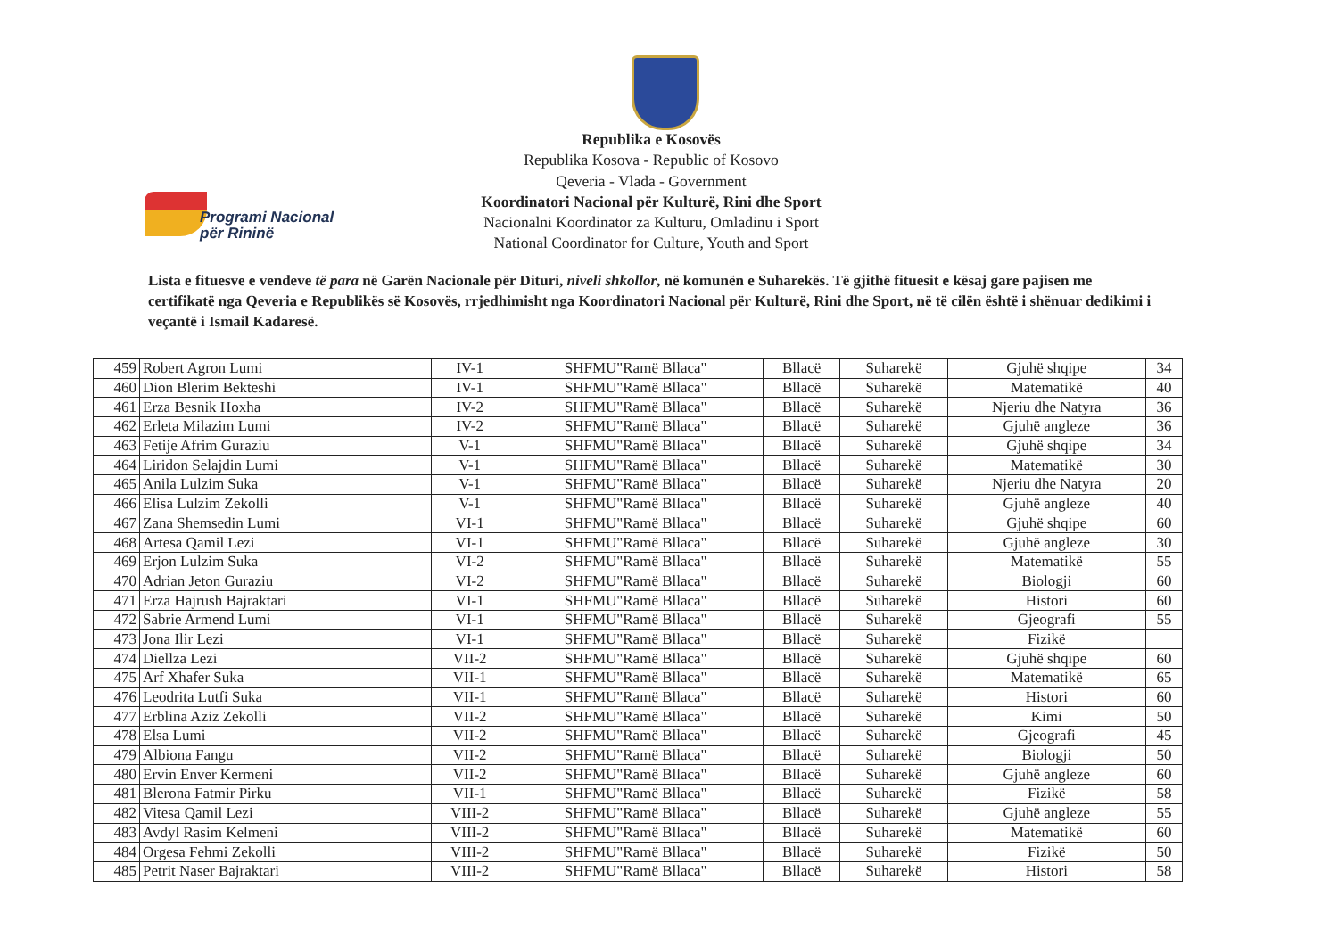Programi Nacional
për Rininë
Republika e Kosovës
Republika Kosova - Republic of Kosovo
Qeveria - Vlada - Government
Koordinatori Nacional për Kulturë, Rini dhe Sport
Nacionalni Koordinator za Kulturu, Omladinu i Sport
National Coordinator for Culture, Youth and Sport
Lista e fituesve e vendeve të para në Garën Nacionale për Dituri, niveli shkollor, në komunën e Suharekës. Të gjithë fituesit e kësaj gare pajisen me certifikatë nga Qeveria e Republikës së Kosovës, rrjedhimisht nga Koordinatori Nacional për Kulturë, Rini dhe Sport, në të cilën është i shënuar dedikimi i veçantë i Ismail Kadaresë.
| 459 | Robert Agron Lumi | IV-1 | SHFMU"Ramë Bllaca" | Bllacë | Suharekë | Gjuhë shqipe | 34 |
| 460 | Dion Blerim Bekteshi | IV-1 | SHFMU"Ramë Bllaca" | Bllacë | Suharekë | Matematikë | 40 |
| 461 | Erza Besnik Hoxha | IV-2 | SHFMU"Ramë Bllaca" | Bllacë | Suharekë | Njeriu dhe Natyra | 36 |
| 462 | Erleta Milazim Lumi | IV-2 | SHFMU"Ramë Bllaca" | Bllacë | Suharekë | Gjuhë angleze | 36 |
| 463 | Fetije Afrim Guraziu | V-1 | SHFMU"Ramë Bllaca" | Bllacë | Suharekë | Gjuhë shqipe | 34 |
| 464 | Liridon Selajdin Lumi | V-1 | SHFMU"Ramë Bllaca" | Bllacë | Suharekë | Matematikë | 30 |
| 465 | Anila Lulzim Suka | V-1 | SHFMU"Ramë Bllaca" | Bllacë | Suharekë | Njeriu dhe Natyra | 20 |
| 466 | Elisa Lulzim Zekolli | V-1 | SHFMU"Ramë Bllaca" | Bllacë | Suharekë | Gjuhë angleze | 40 |
| 467 | Zana Shemsedin Lumi | VI-1 | SHFMU"Ramë Bllaca" | Bllacë | Suharekë | Gjuhë shqipe | 60 |
| 468 | Artesa Qamil Lezi | VI-1 | SHFMU"Ramë Bllaca" | Bllacë | Suharekë | Gjuhë angleze | 30 |
| 469 | Erjon Lulzim Suka | VI-2 | SHFMU"Ramë Bllaca" | Bllacë | Suharekë | Matematikë | 55 |
| 470 | Adrian Jeton Guraziu | VI-2 | SHFMU"Ramë Bllaca" | Bllacë | Suharekë | Biologji | 60 |
| 471 | Erza Hajrush Bajraktari | VI-1 | SHFMU"Ramë Bllaca" | Bllacë | Suharekë | Histori | 60 |
| 472 | Sabrie Armend Lumi | VI-1 | SHFMU"Ramë Bllaca" | Bllacë | Suharekë | Gjeografi | 55 |
| 473 | Jona Ilir Lezi | VI-1 | SHFMU"Ramë Bllaca" | Bllacë | Suharekë | Fizikë | |
| 474 | Diellza Lezi | VII-2 | SHFMU"Ramë Bllaca" | Bllacë | Suharekë | Gjuhë shqipe | 60 |
| 475 | Arf Xhafer Suka | VII-1 | SHFMU"Ramë Bllaca" | Bllacë | Suharekë | Matematikë | 65 |
| 476 | Leodrita Lutfi Suka | VII-1 | SHFMU"Ramë Bllaca" | Bllacë | Suharekë | Histori | 60 |
| 477 | Erblina Aziz Zekolli | VII-2 | SHFMU"Ramë Bllaca" | Bllacë | Suharekë | Kimi | 50 |
| 478 | Elsa Lumi | VII-2 | SHFMU"Ramë Bllaca" | Bllacë | Suharekë | Gjeografi | 45 |
| 479 | Albiona Fangu | VII-2 | SHFMU"Ramë Bllaca" | Bllacë | Suharekë | Biologji | 50 |
| 480 | Ervin Enver Kermeni | VII-2 | SHFMU"Ramë Bllaca" | Bllacë | Suharekë | Gjuhë angleze | 60 |
| 481 | Blerona Fatmir Pirku | VII-1 | SHFMU"Ramë Bllaca" | Bllacë | Suharekë | Fizikë | 58 |
| 482 | Vitesa Qamil Lezi | VIII-2 | SHFMU"Ramë Bllaca" | Bllacë | Suharekë | Gjuhë angleze | 55 |
| 483 | Avdyl Rasim Kelmeni | VIII-2 | SHFMU"Ramë Bllaca" | Bllacë | Suharekë | Matematikë | 60 |
| 484 | Orgesa Fehmi Zekolli | VIII-2 | SHFMU"Ramë Bllaca" | Bllacë | Suharekë | Fizikë | 50 |
| 485 | Petrit Naser Bajraktari | VIII-2 | SHFMU"Ramë Bllaca" | Bllacë | Suharekë | Histori | 58 |